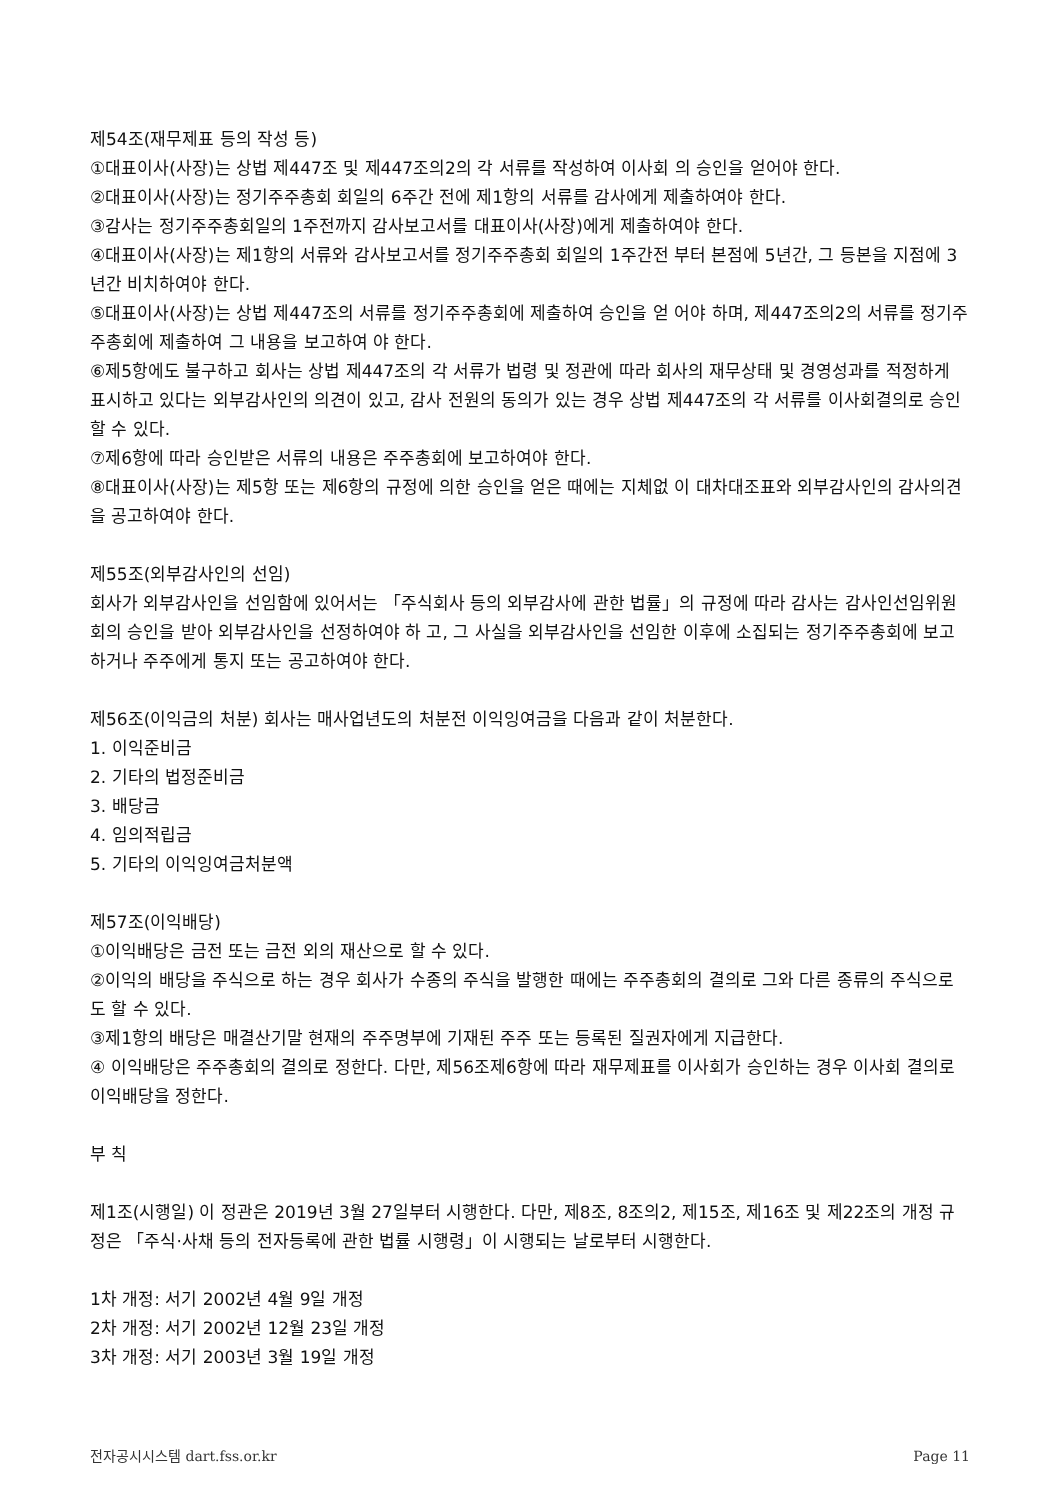제54조(재무제표 등의 작성 등)
①대표이사(사장)는 상법 제447조 및 제447조의2의 각 서류를 작성하여 이사회 의 승인을 얻어야 한다.
②대표이사(사장)는 정기주주총회 회일의 6주간 전에 제1항의 서류를 감사에게 제출하여야 한다.
③감사는 정기주주총회일의 1주전까지 감사보고서를 대표이사(사장)에게 제출하여야 한다.
④대표이사(사장)는 제1항의 서류와 감사보고서를 정기주주총회 회일의 1주간전 부터 본점에 5년간, 그 등본을 지점에 3년간 비치하여야 한다.
⑤대표이사(사장)는 상법 제447조의 서류를 정기주주총회에 제출하여 승인을 얻 어야 하며, 제447조의2의 서류를 정기주주총회에 제출하여 그 내용을 보고하여 야 한다.
⑥제5항에도 불구하고 회사는 상법 제447조의 각 서류가 법령 및 정관에 따라 회사의 재무상태 및 경영성과를 적정하게 표시하고 있다는 외부감사인의 의견이 있고, 감사 전원의 동의가 있는 경우 상법 제447조의 각 서류를 이사회결의로 승인할 수 있다.
⑦제6항에 따라 승인받은 서류의 내용은 주주총회에 보고하여야 한다.
⑧대표이사(사장)는 제5항 또는 제6항의 규정에 의한 승인을 얻은 때에는 지체없 이 대차대조표와 외부감사인의 감사의견을 공고하여야 한다.
제55조(외부감사인의 선임)
회사가 외부감사인을 선임함에 있어서는 「주식회사 등의 외부감사에 관한 법률」의 규정에 따라 감사는 감사인선임위원회의 승인을 받아 외부감사인을 선정하여야 하 고, 그 사실을 외부감사인을 선임한 이후에 소집되는 정기주주총회에 보고하거나 주주에게 통지 또는 공고하여야 한다.
제56조(이익금의 처분) 회사는 매사업년도의 처분전 이익잉여금을 다음과 같이 처분한다.
1. 이익준비금
2. 기타의 법정준비금
3. 배당금
4. 임의적립금
5. 기타의 이익잉여금처분액
제57조(이익배당)
①이익배당은 금전 또는 금전 외의 재산으로 할 수 있다.
②이익의 배당을 주식으로 하는 경우 회사가 수종의 주식을 발행한 때에는 주주총회의 결의로 그와 다른 종류의 주식으로도 할 수 있다.
③제1항의 배당은 매결산기말 현재의 주주명부에 기재된 주주 또는 등록된 질권자에게 지급한다.
④ 이익배당은 주주총회의 결의로 정한다. 다만, 제56조제6항에 따라 재무제표를 이사회가 승인하는 경우 이사회 결의로 이익배당을 정한다.
부 칙
제1조(시행일) 이 정관은 2019년 3월 27일부터 시행한다. 다만, 제8조, 8조의2, 제15조, 제16조 및 제22조의 개정 규정은 「주식·사채 등의 전자등록에 관한 법률 시행령」이 시행되는 날로부터 시행한다.
1차 개정: 서기 2002년 4월 9일 개정
2차 개정: 서기 2002년 12월 23일 개정
3차 개정: 서기 2003년 3월 19일 개정
전자공시시스템 dart.fss.or.kr Page 11